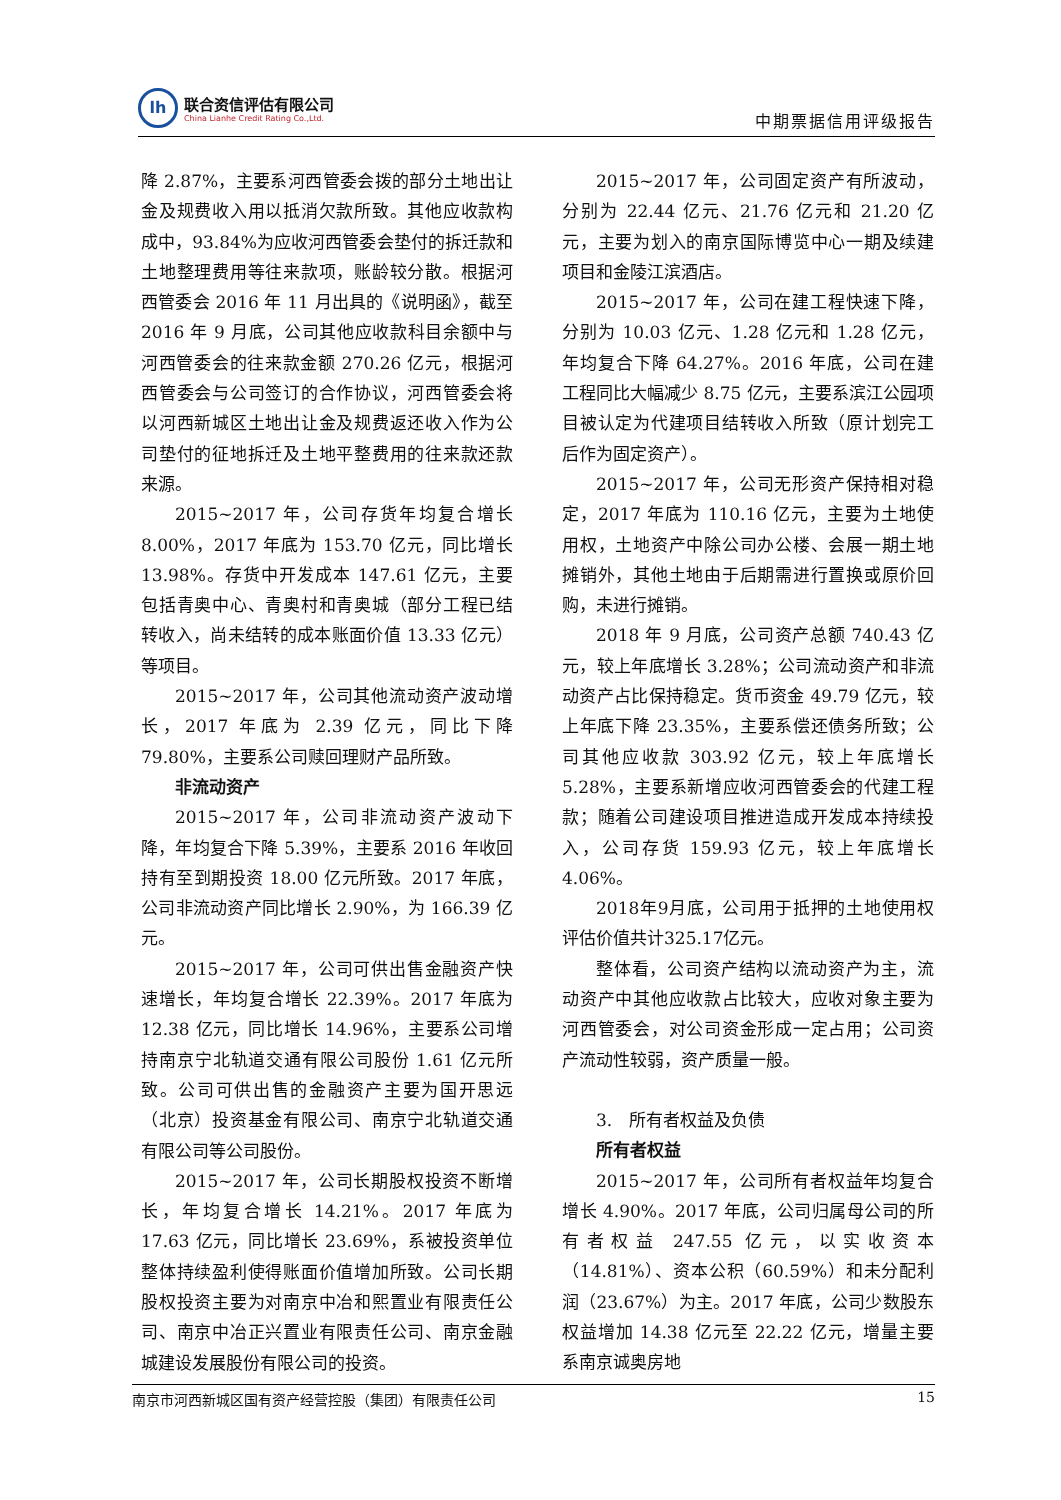lh
联合资信评估有限公司
China Lianhe Credit Rating Co.,Ltd.
中期票据信用评级报告
降 2.87%，主要系河西管委会拨的部分土地出让金及规费收入用以抵消欠款所致。其他应收款构成中，93.84%为应收河西管委会垫付的拆迁款和土地整理费用等往来款项，账龄较分散。根据河西管委会 2016 年 11 月出具的《说明函》，截至 2016 年 9 月底，公司其他应收款科目余额中与河西管委会的往来款金额 270.26 亿元，根据河西管委会与公司签订的合作协议，河西管委会将以河西新城区土地出让金及规费返还收入作为公司垫付的征地拆迁及土地平整费用的往来款还款来源。
2015~2017 年，公司存货年均复合增长 8.00%，2017 年底为 153.70 亿元，同比增长 13.98%。存货中开发成本 147.61 亿元，主要包括青奥中心、青奥村和青奥城（部分工程已结转收入，尚未结转的成本账面价值 13.33 亿元）等项目。
2015~2017 年，公司其他流动资产波动增长，2017 年底为 2.39 亿元，同比下降 79.80%，主要系公司赎回理财产品所致。
非流动资产
2015~2017 年，公司非流动资产波动下降，年均复合下降 5.39%，主要系 2016 年收回持有至到期投资 18.00 亿元所致。2017 年底，公司非流动资产同比增长 2.90%，为 166.39 亿元。
2015~2017 年，公司可供出售金融资产快速增长，年均复合增长 22.39%。2017 年底为 12.38 亿元，同比增长 14.96%，主要系公司增持南京宁北轨道交通有限公司股份 1.61 亿元所致。公司可供出售的金融资产主要为国开思远（北京）投资基金有限公司、南京宁北轨道交通有限公司等公司股份。
2015~2017 年，公司长期股权投资不断增长，年均复合增长 14.21%。2017 年底为 17.63 亿元，同比增长 23.69%，系被投资单位整体持续盈利使得账面价值增加所致。公司长期股权投资主要为对南京中冶和熙置业有限责任公司、南京中冶正兴置业有限责任公司、南京金融城建设发展股份有限公司的投资。
2015~2017 年，公司固定资产有所波动，分别为 22.44 亿元、21.76 亿元和 21.20 亿元，主要为划入的南京国际博览中心一期及续建项目和金陵江滨酒店。
2015~2017 年，公司在建工程快速下降，分别为 10.03 亿元、1.28 亿元和 1.28 亿元，年均复合下降 64.27%。2016 年底，公司在建工程同比大幅减少 8.75 亿元，主要系滨江公园项目被认定为代建项目结转收入所致（原计划完工后作为固定资产）。
2015~2017 年，公司无形资产保持相对稳定，2017 年底为 110.16 亿元，主要为土地使用权，土地资产中除公司办公楼、会展一期土地摊销外，其他土地由于后期需进行置换或原价回购，未进行摊销。
2018 年 9 月底，公司资产总额 740.43 亿元，较上年底增长 3.28%；公司流动资产和非流动资产占比保持稳定。货币资金 49.79 亿元，较上年底下降 23.35%，主要系偿还债务所致；公司其他应收款 303.92 亿元，较上年底增长 5.28%，主要系新增应收河西管委会的代建工程款；随着公司建设项目推进造成开发成本持续投入，公司存货 159.93 亿元，较上年底增长 4.06%。
2018年9月底，公司用于抵押的土地使用权评估价值共计325.17亿元。
整体看，公司资产结构以流动资产为主，流动资产中其他应收款占比较大，应收对象主要为河西管委会，对公司资金形成一定占用；公司资产流动性较弱，资产质量一般。
3.　所有者权益及负债
所有者权益
2015~2017 年，公司所有者权益年均复合增长 4.90%。2017 年底，公司归属母公司的所有者权益 247.55 亿元，以实收资本（14.81%）、资本公积（60.59%）和未分配利润（23.67%）为主。2017 年底，公司少数股东权益增加 14.38 亿元至 22.22 亿元，增量主要系南京诚奥房地
南京市河西新城区国有资产经营控股（集团）有限责任公司 15